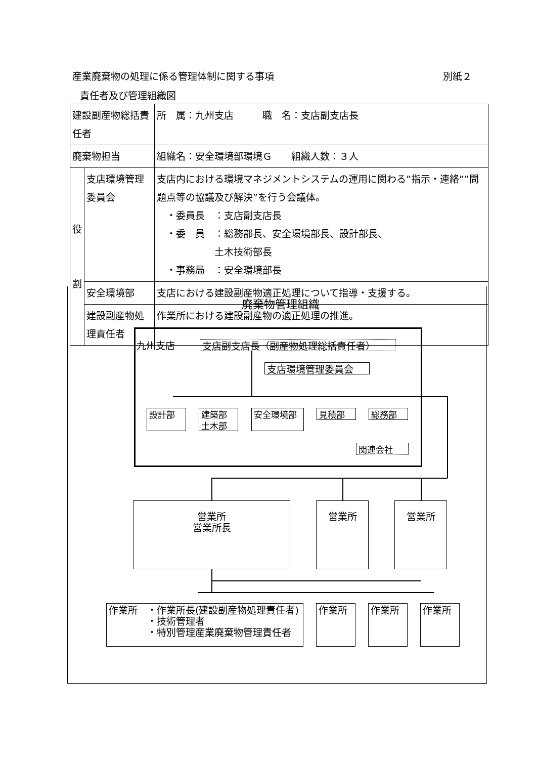産業廃棄物の処理に係る管理体制に関する事項 別紙２
責任者及び管理組織図
| 建設副産物総括責任者 | | 所 属：九州支店 職 名：支店副支店長 |
| 廃棄物担当 | | 組織名：安全環境部環境Ｇ 組織人数：３人 |
| 役 割 | 支店環境管理委員会 | 支店内における環境マネジメントシステムの運用に関わる”指示・連絡””問題点等の協議及び解決”を行う会議体。 ・委員長 ：支店副支店長 ・委 員 ：総務部長、安全環境部長、設計部長、 土木技術部長 ・事務局 ：安全環境部長 |
| | 安全環境部 | 支店における建設副産物適正処理について指導・支援する。 |
| | 建設副産物処理責任者 | 作業所における建設副産物の適正処理の推進。 |
廃棄物管理組織
九州支店 支店副支店長（副産物処理総括責任者）
支店環境管理委員会
設計部
建築部
土木部
安全環境部 見積部 総務部
関連会社
営業所
営業所長
営業所 営業所
作業所　・作業所長(建設副産物処理責任者)
　　　　・技術管理者
　　　　・特別管理産業廃棄物管理責任者
作業所 作業所 作業所